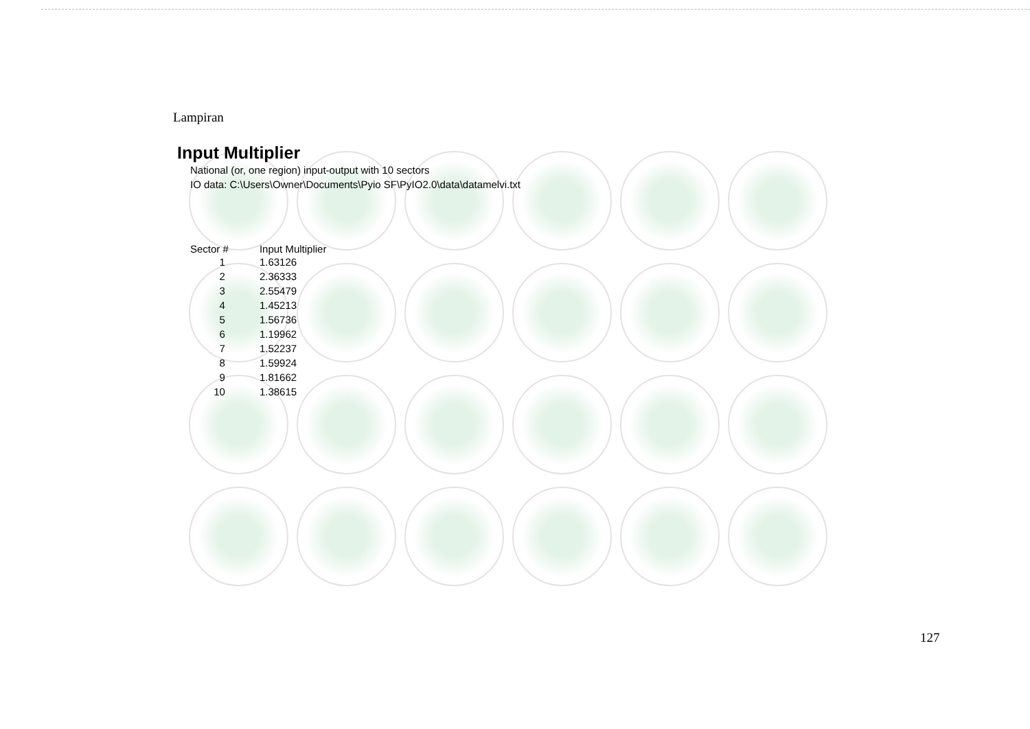Lampiran
Input Multiplier
National (or, one region) input-output with 10 sectors
IO data: C:\Users\Owner\Documents\Pyio SF\PyIO2.0\data\datamelvi.txt
| Sector # | Input Multiplier |
| --- | --- |
| 1 | 1.63126 |
| 2 | 2.36333 |
| 3 | 2.55479 |
| 4 | 1.45213 |
| 5 | 1.56736 |
| 6 | 1.19962 |
| 7 | 1.52237 |
| 8 | 1.59924 |
| 9 | 1.81662 |
| 10 | 1.38615 |
127